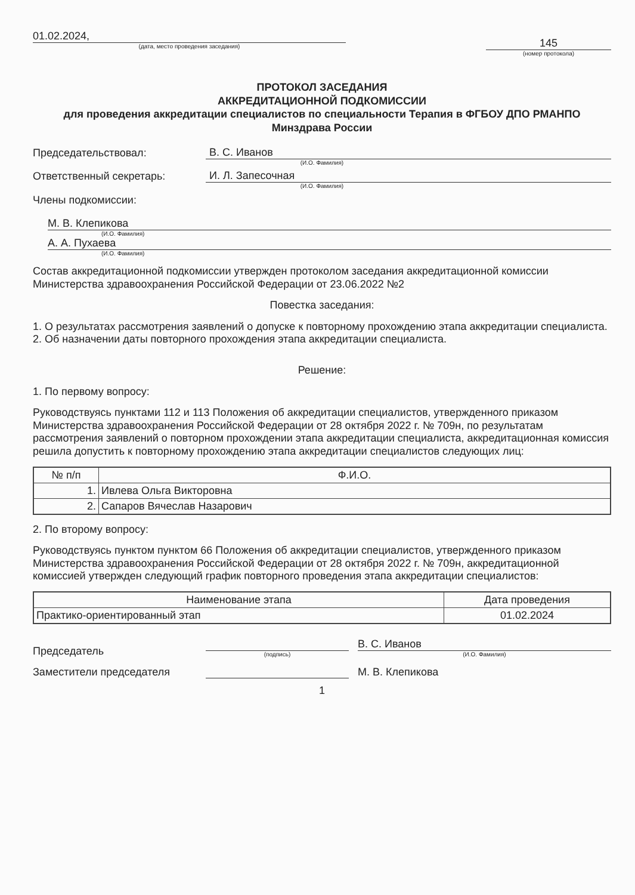01.02.2024,
(дата, место проведения заседания)
145
(номер протокола)
ПРОТОКОЛ ЗАСЕДАНИЯ
АККРЕДИТАЦИОННОЙ ПОДКОМИССИИ
для проведения аккредитации специалистов по специальности Терапия в ФГБОУ ДПО РМАНПО Минздрава России
Председательствовал:
В. С. Иванов
(И.О. Фамилия)
Ответственный секретарь:
И. Л. Запесочная
(И.О. Фамилия)
Члены подкомиссии:
М. В. Клепикова
(И.О. Фамилия)
А. А. Пухаева
(И.О. Фамилия)
Состав аккредитационной подкомиссии утвержден протоколом заседания аккредитационной комиссии Министерства здравоохранения Российской Федерации от 23.06.2022 №2
Повестка заседания:
1. О результатах рассмотрения заявлений о допуске к повторному прохождению этапа аккредитации специалиста.
2. Об назначении даты повторного прохождения этапа аккредитации специалиста.
Решение:
1. По первому вопросу:
Руководствуясь пунктами 112 и 113 Положения об аккредитации специалистов, утвержденного приказом Министерства здравоохранения Российской Федерации от 28 октября 2022 г. № 709н, по результатам рассмотрения заявлений о повторном прохождении этапа аккредитации специалиста, аккредитационная комиссия решила допустить к повторному прохождению этапа аккредитации специалистов следующих лиц:
| № п/п | Ф.И.О. |
| --- | --- |
| 1. | Ивлева Ольга Викторовна |
| 2. | Сапаров Вячеслав Назарович |
2. По второму вопросу:
Руководствуясь пунктом пунктом 66 Положения об аккредитации специалистов, утвержденного приказом Министерства здравоохранения Российской Федерации от 28 октября 2022 г. № 709н, аккредитационной комиссией утвержден следующий график повторного проведения этапа аккредитации специалистов:
| Наименование этапа | Дата проведения |
| --- | --- |
| Практико-ориентированный этап | 01.02.2024 |
Председатель
(подпись)
В. С. Иванов
(И.О. Фамилия)
Заместители председателя
М. В. Клепикова
1